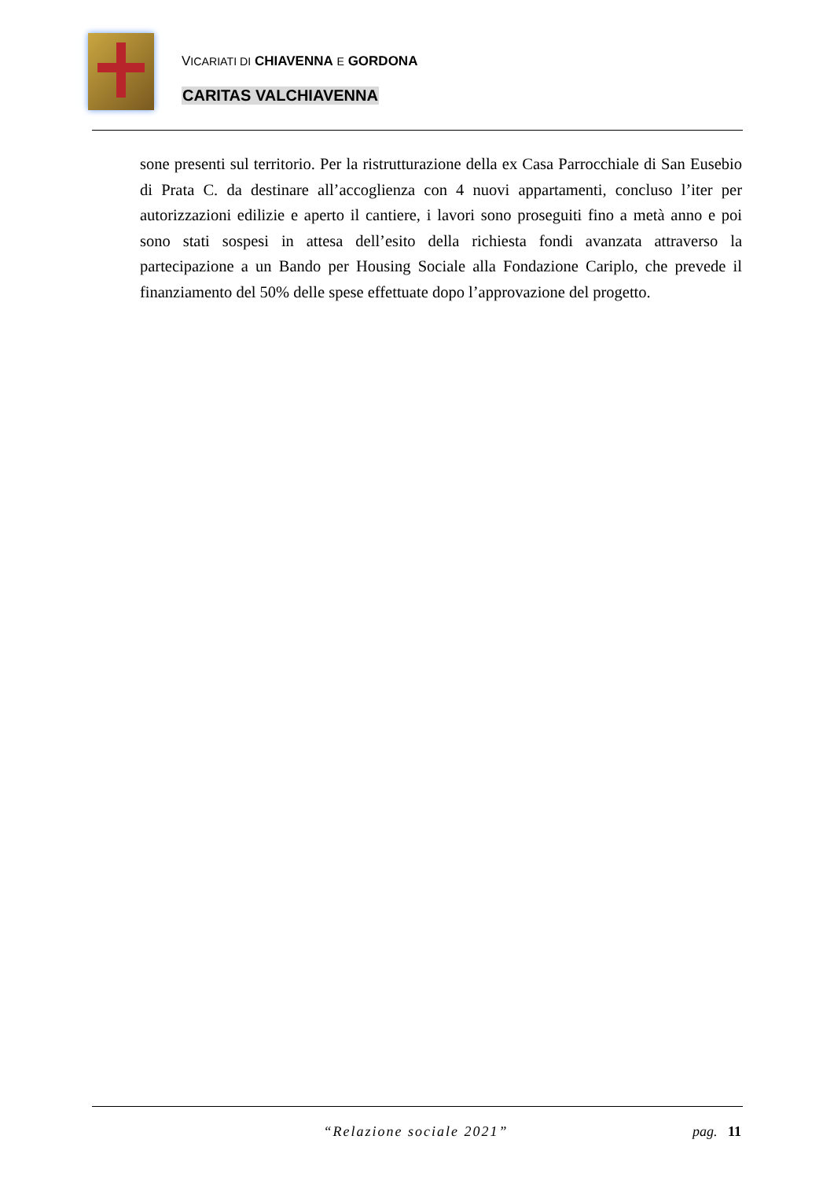VICARIATI DI CHIAVENNA E GORDONA
CARITAS VALCHIAVENNA
sone presenti sul territorio. Per la ristrutturazione della ex Casa Parrocchiale di San Eusebio di Prata C. da destinare all’accoglienza con 4 nuovi appartamenti, concluso l’iter per autorizzazioni edilizie e aperto il cantiere, i lavori sono proseguiti fino a metà anno e poi sono stati sospesi in attesa dell’esito della richiesta fondi avanzata attraverso la partecipazione a un Bando per Housing Sociale alla Fondazione Cariplo, che prevede il finanziamento del 50% delle spese effettuate dopo l’approvazione del progetto.
“Relazione sociale 2021” pag. 11